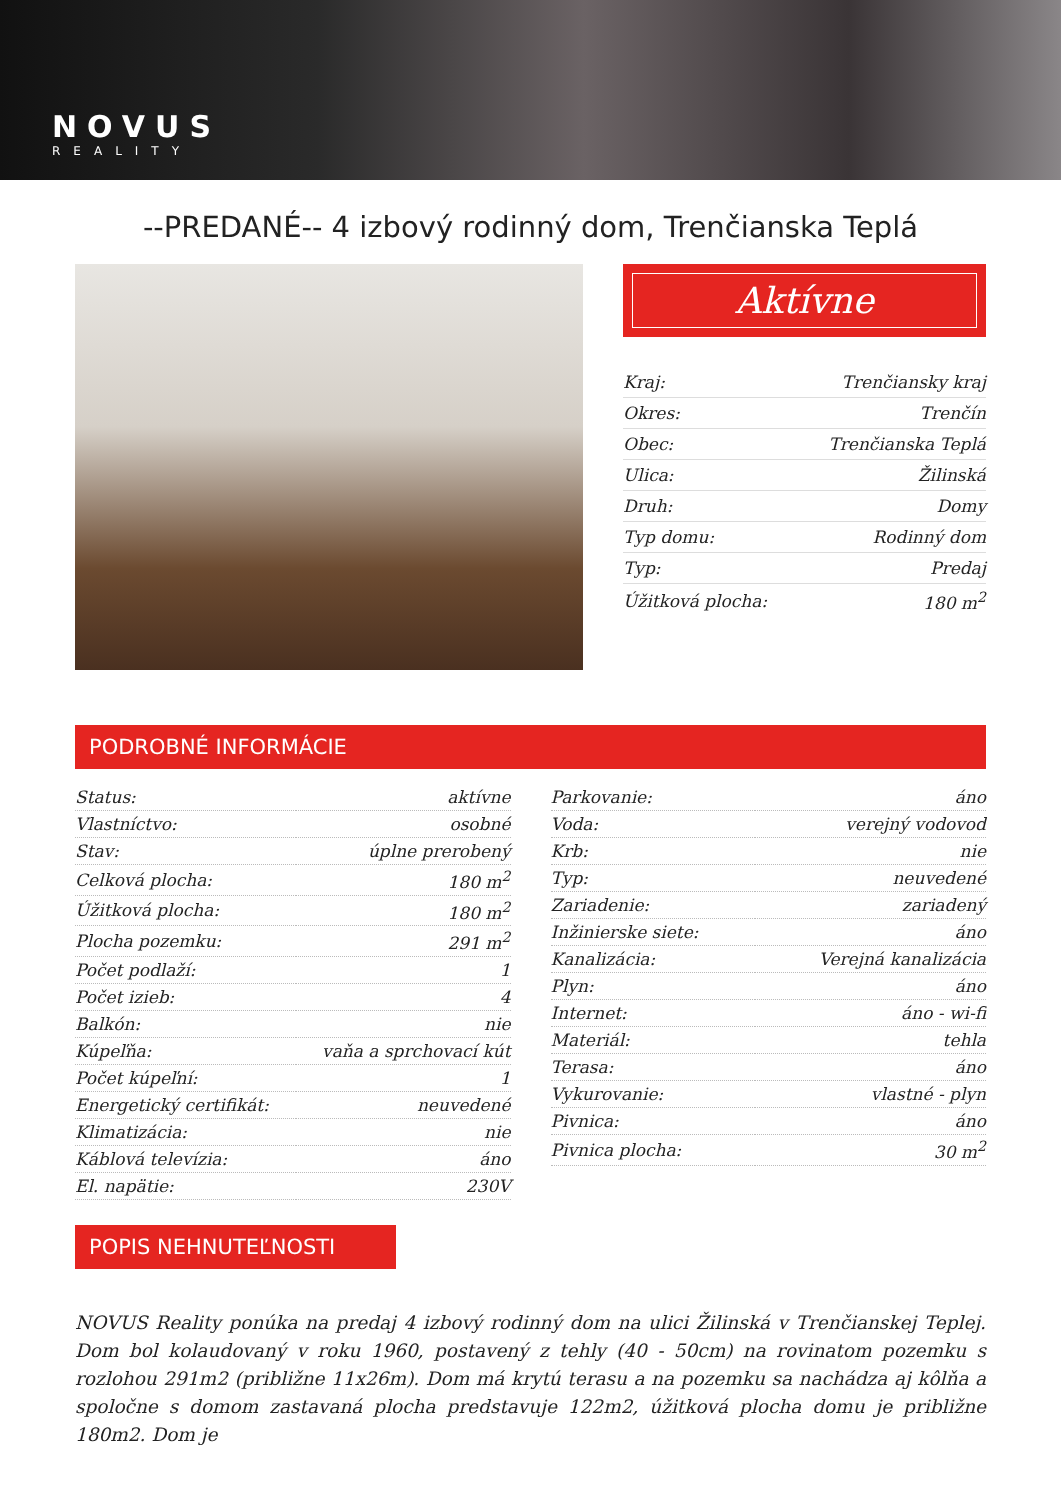NOVUS
REALITY
--PREDANÉ-- 4 izbový rodinný dom, Trenčianska Teplá
Aktívne
| Kraj: | Trenčiansky kraj |
| Okres: | Trenčín |
| Obec: | Trenčianska Teplá |
| Ulica: | Žilinská |
| Druh: | Domy |
| Typ domu: | Rodinný dom |
| Typ: | Predaj |
| Úžitková plocha: | 180 m<sup>2</sup> |
PODROBNÉ INFORMÁCIE
| Status: | aktívne |
| Vlastníctvo: | osobné |
| Stav: | úplne prerobený |
| Celková plocha: | 180 m<sup>2</sup> |
| Úžitková plocha: | 180 m<sup>2</sup> |
| Plocha pozemku: | 291 m<sup>2</sup> |
| Počet podlaží: | 1 |
| Počet izieb: | 4 |
| Balkón: | nie |
| Kúpeľňa: | vaňa a sprchovací kút |
| Počet kúpeľní: | 1 |
| Energetický certifikát: | neuvedené |
| Klimatizácia: | nie |
| Káblová televízia: | áno |
| El. napätie: | 230V |
| Parkovanie: | áno |
| Voda: | verejný vodovod |
| Krb: | nie |
| Typ: | neuvedené |
| Zariadenie: | zariadený |
| Inžinierske siete: | áno |
| Kanalizácia: | Verejná kanalizácia |
| Plyn: | áno |
| Internet: | áno - wi-fi |
| Materiál: | tehla |
| Terasa: | áno |
| Vykurovanie: | vlastné - plyn |
| Pivnica: | áno |
| Pivnica plocha: | 30 m<sup>2</sup> |
POPIS NEHNUTEĽNOSTI
NOVUS Reality ponúka na predaj 4 izbový rodinný dom na ulici Žilinská v Trenčianskej Teplej. Dom bol kolaudovaný v roku 1960, postavený z tehly (40 - 50cm) na rovinatom pozemku s rozlohou 291m2 (približne 11x26m). Dom má krytú terasu a na pozemku sa nachádza aj kôlňa a spoločne s domom zastavaná plocha predstavuje 122m2, úžitková plocha domu je približne 180m2. Dom je